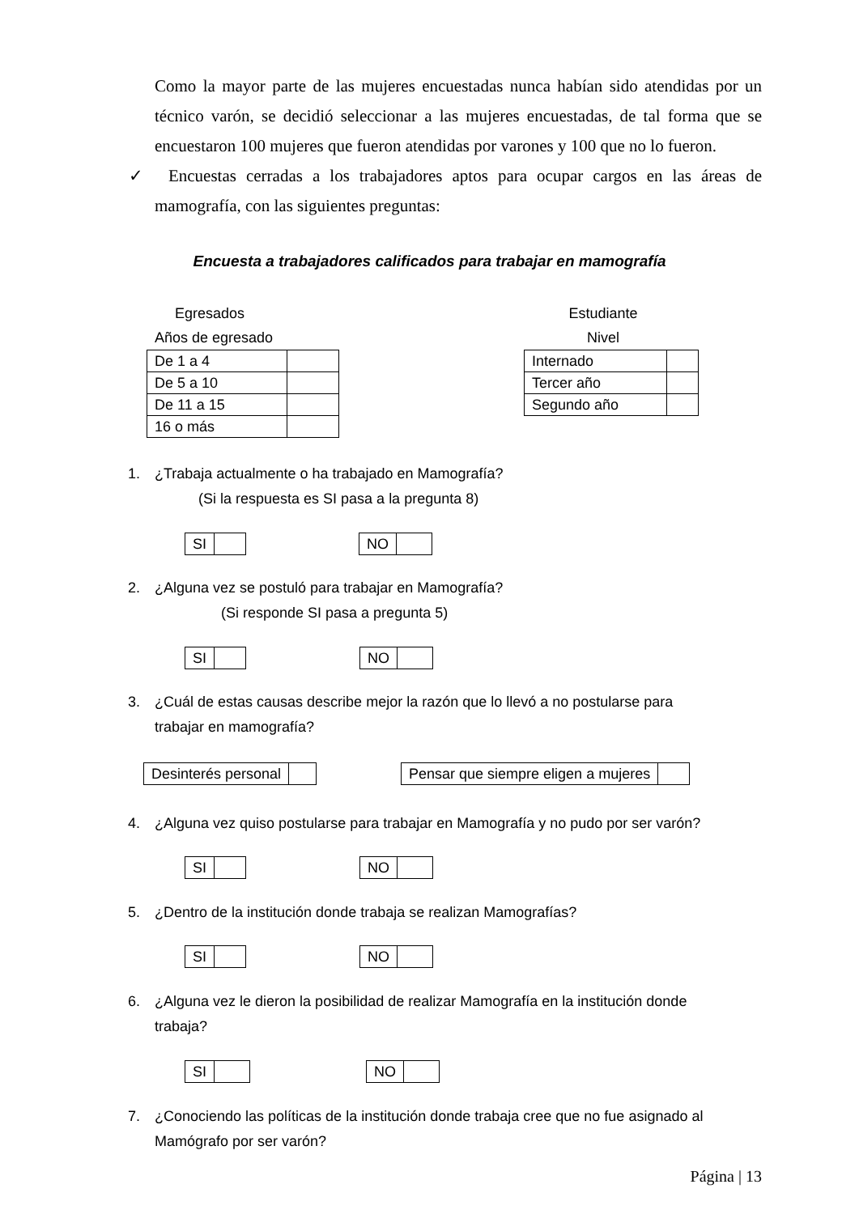Como la mayor parte de las mujeres encuestadas nunca habían sido atendidas por un técnico varón, se decidió seleccionar a las mujeres encuestadas, de tal forma que se encuestaron 100 mujeres que fueron atendidas por varones y 100 que no lo fueron.
✓ Encuestas cerradas a los trabajadores aptos para ocupar cargos en las áreas de mamografía, con las siguientes preguntas:
Encuesta a trabajadores calificados para trabajar en mamografía
Egresados
Años de egresado
| De 1 a 4 | |
| De 5 a 10 | |
| De 11 a 15 | |
| 16 o más | |
Estudiante
Nivel
| Internado | |
| Tercer año | |
| Segundo año | |
1. ¿Trabaja actualmente o ha trabajado en Mamografía?
(Si la respuesta es SI pasa a la pregunta 8)
| SI | |
| NO | |
2. ¿Alguna vez se postuló para trabajar en Mamografía?
(Si responde SI pasa a pregunta 5)
| SI | |
| NO | |
3. ¿Cuál de estas causas describe mejor la razón que lo llevó a no postularse para
trabajar en mamografía?
| Desinterés personal | |
| Pensar que siempre eligen a mujeres | |
4. ¿Alguna vez quiso postularse para trabajar en Mamografía y no pudo por ser varón?
| SI | |
| NO | |
5. ¿Dentro de la institución donde trabaja se realizan Mamografías?
| SI | |
| NO | |
6. ¿Alguna vez le dieron la posibilidad de realizar Mamografía en la institución donde
trabaja?
| SI | |
| NO | |
7. ¿Conociendo las políticas de la institución donde trabaja cree que no fue asignado al
Mamógrafo por ser varón?
Página | 13